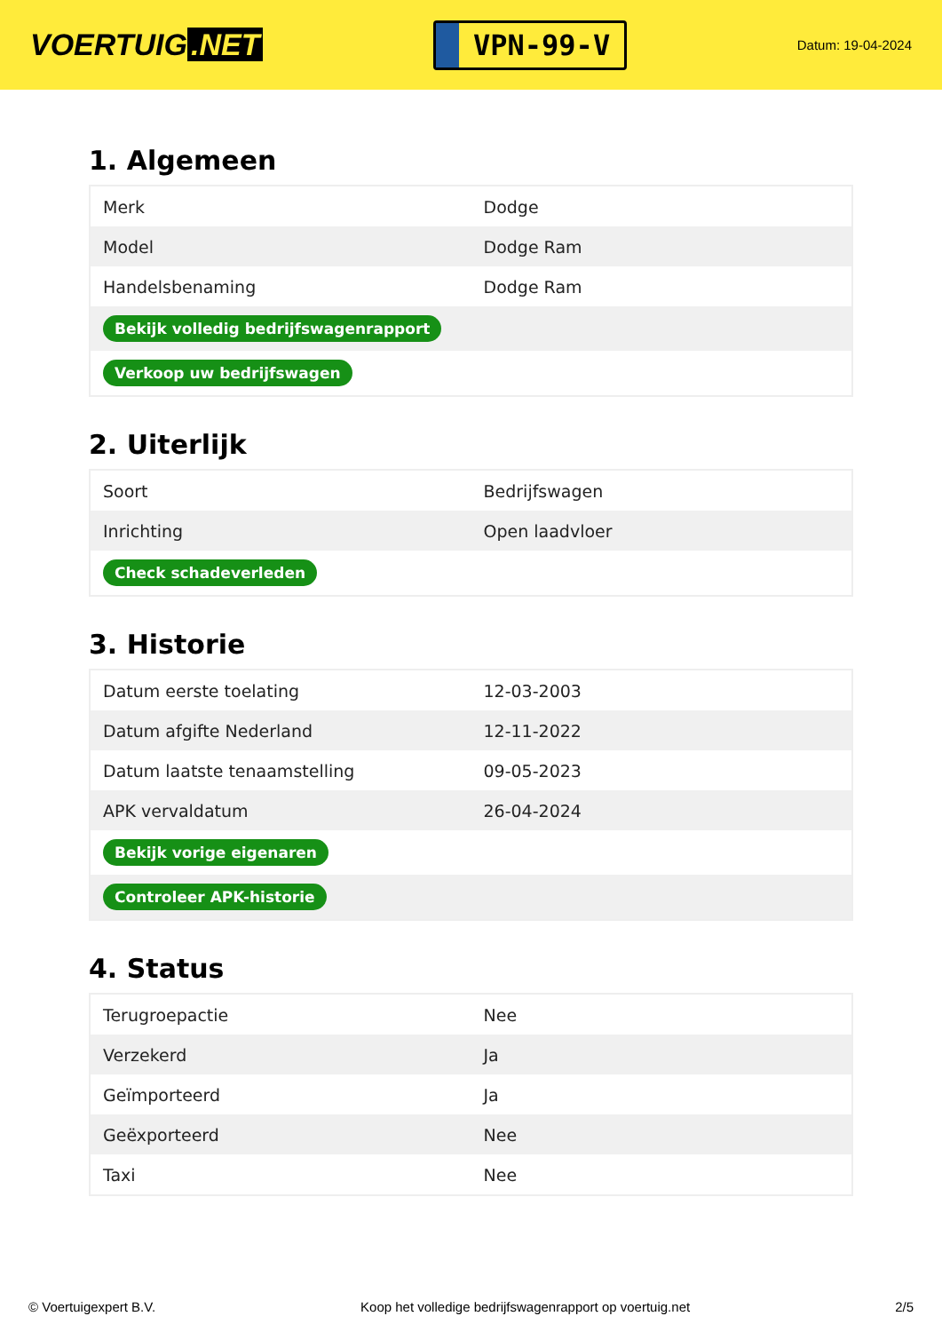VOERTUIG.NET
VPN-99-V
Datum: 19-04-2024
1. Algemeen
| Merk | Dodge |
| Model | Dodge Ram |
| Handelsbenaming | Dodge Ram |
| Bekijk volledig bedrijfswagenrapport | |
| Verkoop uw bedrijfswagen | |
2. Uiterlijk
| Soort | Bedrijfswagen |
| Inrichting | Open laadvloer |
| Check schadeverleden | |
3. Historie
| Datum eerste toelating | 12-03-2003 |
| Datum afgifte Nederland | 12-11-2022 |
| Datum laatste tenaamstelling | 09-05-2023 |
| APK vervaldatum | 26-04-2024 |
| Bekijk vorige eigenaren | |
| Controleer APK-historie | |
4. Status
| Terugroepactie | Nee |
| Verzekerd | Ja |
| Geïmporteerd | Ja |
| Geëxporteerd | Nee |
| Taxi | Nee |
© Voertuigexpert B.V. Koop het volledige bedrijfswagenrapport op voertuig.net 2/5